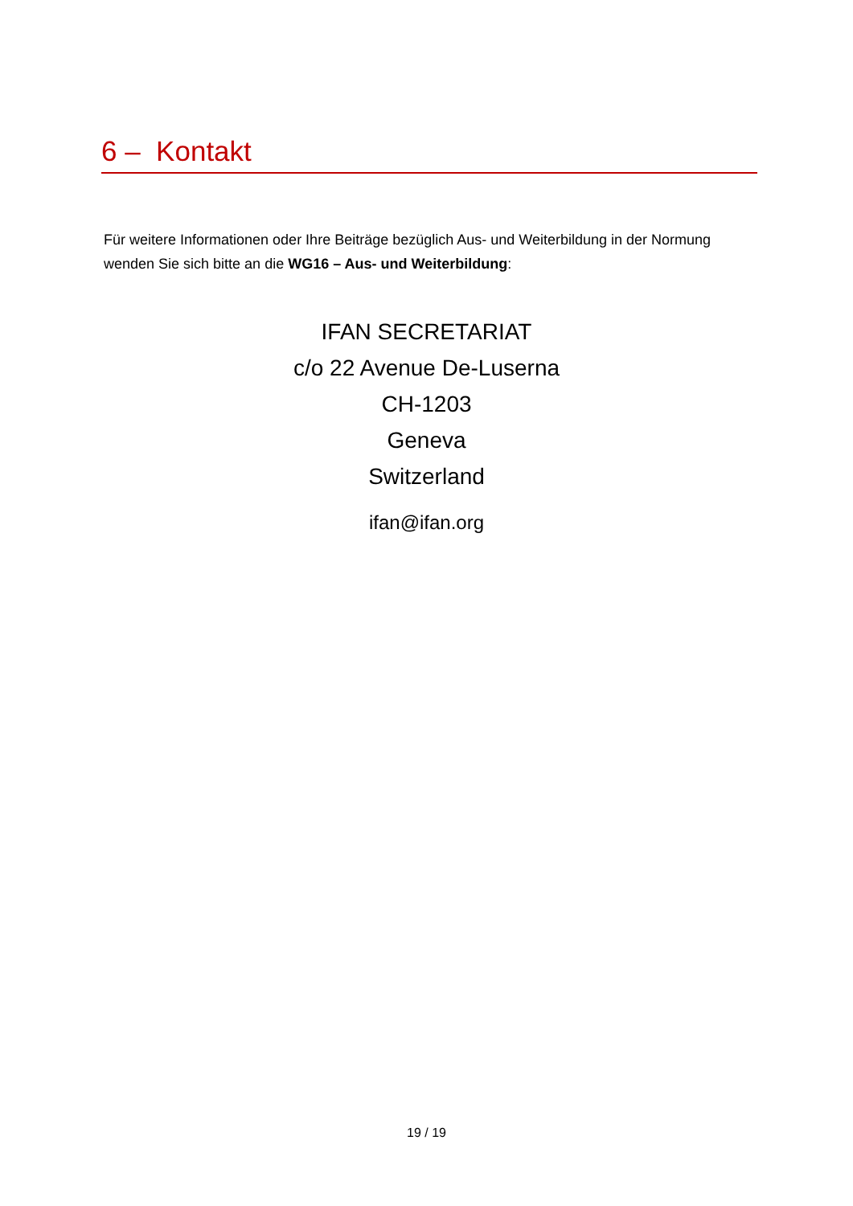6 – Kontakt
Für weitere Informationen oder Ihre Beiträge bezüglich Aus- und Weiterbildung in der Normung wenden Sie sich bitte an die WG16 – Aus- und Weiterbildung:
IFAN SECRETARIAT
c/o 22 Avenue De-Luserna
CH-1203
Geneva
Switzerland
ifan@ifan.org
19 / 19